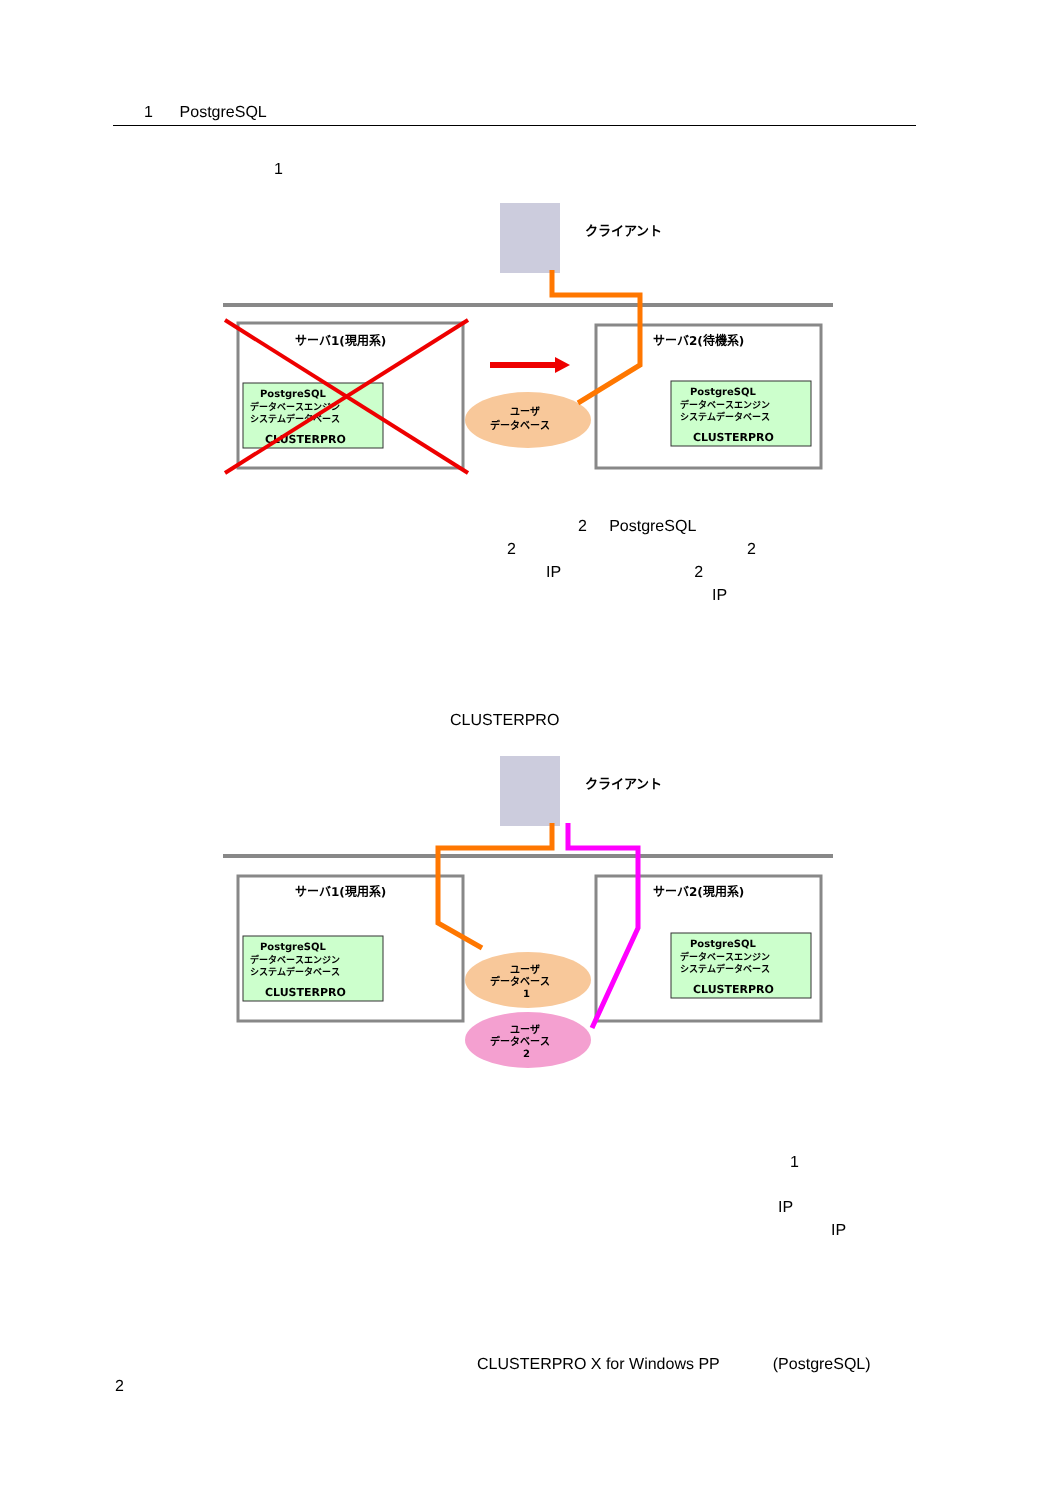1 PostgreSQL
1
クライアント
サーバ1(現用系)
サーバ2(待機系)
PostgreSQL
データベースエンジン
システムデータベース
CLUSTERPRO
PostgreSQL
データベースエンジン
システムデータベース
CLUSTERPRO
ユーザ
データベース
2 PostgreSQL
2 2
IP 2
IP
CLUSTERPRO
クライアント
サーバ1(現用系)
サーバ2(現用系)
PostgreSQL
データベースエンジン
システムデータベース
CLUSTERPRO
PostgreSQL
データベースエンジン
システムデータベース
CLUSTERPRO
ユーザ
データベース
1
ユーザ
データベース
2
1
IP
IP
CLUSTERPRO X for Windows PP (PostgreSQL)
2